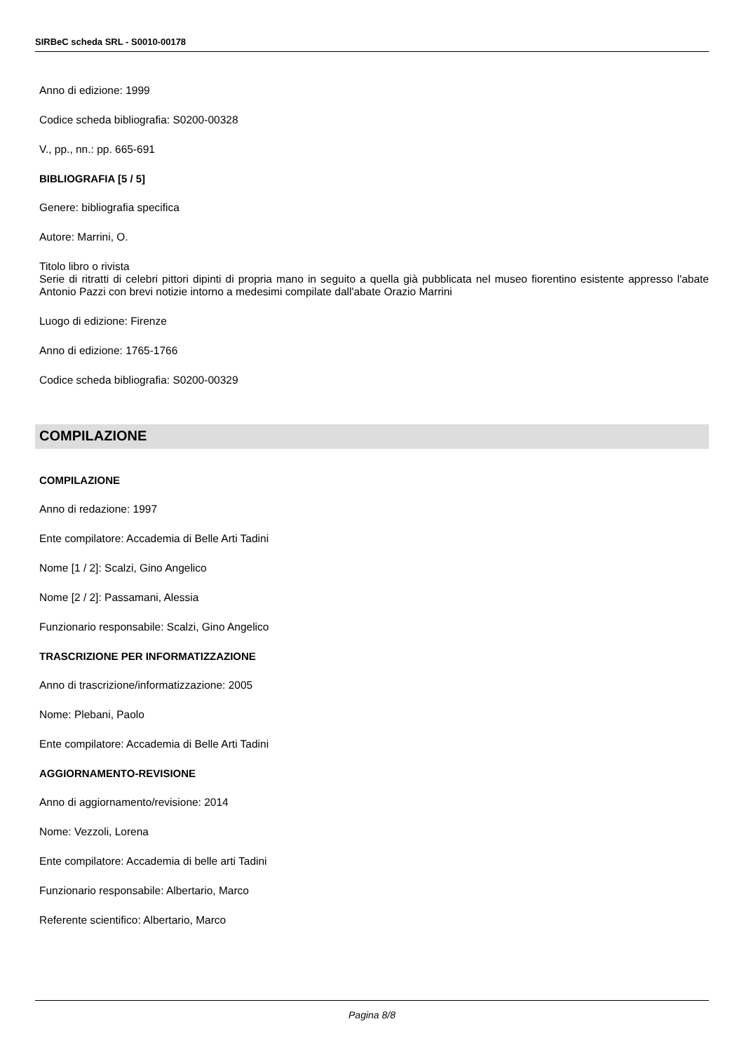SIRBeC scheda SRL - S0010-00178
Anno di edizione: 1999
Codice scheda bibliografia: S0200-00328
V., pp., nn.: pp. 665-691
BIBLIOGRAFIA [5 / 5]
Genere: bibliografia specifica
Autore: Marrini, O.
Titolo libro o rivista
Serie di ritratti di celebri pittori dipinti di propria mano in seguito a quella già pubblicata nel museo fiorentino esistente appresso l'abate Antonio Pazzi con brevi notizie intorno a medesimi compilate dall'abate Orazio Marrini
Luogo di edizione: Firenze
Anno di edizione: 1765-1766
Codice scheda bibliografia: S0200-00329
COMPILAZIONE
COMPILAZIONE
Anno di redazione: 1997
Ente compilatore: Accademia di Belle Arti Tadini
Nome [1 / 2]: Scalzi, Gino Angelico
Nome [2 / 2]: Passamani, Alessia
Funzionario responsabile: Scalzi, Gino Angelico
TRASCRIZIONE PER INFORMATIZZAZIONE
Anno di trascrizione/informatizzazione: 2005
Nome: Plebani, Paolo
Ente compilatore: Accademia di Belle Arti Tadini
AGGIORNAMENTO-REVISIONE
Anno di aggiornamento/revisione: 2014
Nome: Vezzoli, Lorena
Ente compilatore: Accademia di belle arti Tadini
Funzionario responsabile: Albertario, Marco
Referente scientifico: Albertario, Marco
Pagina 8/8